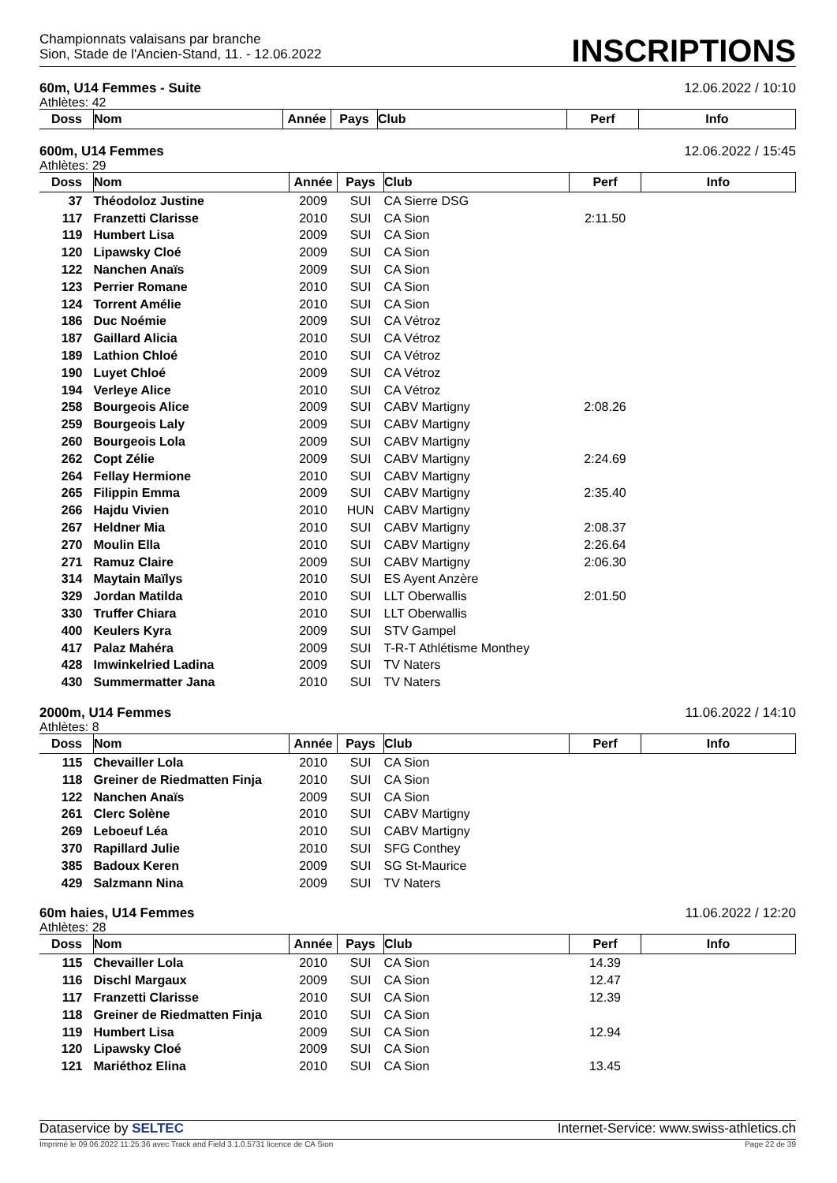Championnats valaisans par branche
Sion, Stade de l'Ancien-Stand, 11. - 12.06.2022
INSCRIPTIONS
60m, U14 Femmes - Suite 12.06.2022 / 10:10
Athlètes: 42
| Doss | Nom | Année | Pays | Club | Perf | Info |
| --- | --- | --- | --- | --- | --- | --- |
600m, U14 Femmes 12.06.2022 / 15:45
Athlètes: 29
| Doss | Nom | Année | Pays | Club | Perf | Info |
| --- | --- | --- | --- | --- | --- | --- |
| 37 | Théodoloz Justine | 2009 | SUI | CA Sierre DSG | | |
| 117 | Franzetti Clarisse | 2010 | SUI | CA Sion | 2:11.50 | |
| 119 | Humbert Lisa | 2009 | SUI | CA Sion | | |
| 120 | Lipawsky Cloé | 2009 | SUI | CA Sion | | |
| 122 | Nanchen Anaïs | 2009 | SUI | CA Sion | | |
| 123 | Perrier Romane | 2010 | SUI | CA Sion | | |
| 124 | Torrent Amélie | 2010 | SUI | CA Sion | | |
| 186 | Duc Noémie | 2009 | SUI | CA Vétroz | | |
| 187 | Gaillard Alicia | 2010 | SUI | CA Vétroz | | |
| 189 | Lathion Chloé | 2010 | SUI | CA Vétroz | | |
| 190 | Luyet Chloé | 2009 | SUI | CA Vétroz | | |
| 194 | Verleye Alice | 2010 | SUI | CA Vétroz | | |
| 258 | Bourgeois Alice | 2009 | SUI | CABV Martigny | 2:08.26 | |
| 259 | Bourgeois Laly | 2009 | SUI | CABV Martigny | | |
| 260 | Bourgeois Lola | 2009 | SUI | CABV Martigny | | |
| 262 | Copt Zélie | 2009 | SUI | CABV Martigny | 2:24.69 | |
| 264 | Fellay Hermione | 2010 | SUI | CABV Martigny | | |
| 265 | Filippin Emma | 2009 | SUI | CABV Martigny | 2:35.40 | |
| 266 | Hajdu Vivien | 2010 | HUN | CABV Martigny | | |
| 267 | Heldner Mia | 2010 | SUI | CABV Martigny | 2:08.37 | |
| 270 | Moulin Ella | 2010 | SUI | CABV Martigny | 2:26.64 | |
| 271 | Ramuz Claire | 2009 | SUI | CABV Martigny | 2:06.30 | |
| 314 | Maytain Maïlys | 2010 | SUI | ES Ayent Anzère | | |
| 329 | Jordan Matilda | 2010 | SUI | LLT Oberwallis | 2:01.50 | |
| 330 | Truffer Chiara | 2010 | SUI | LLT Oberwallis | | |
| 400 | Keulers Kyra | 2009 | SUI | STV Gampel | | |
| 417 | Palaz Mahéra | 2009 | SUI | T-R-T Athlétisme Monthey | | |
| 428 | Imwinkelried Ladina | 2009 | SUI | TV Naters | | |
| 430 | Summermatter Jana | 2010 | SUI | TV Naters | | |
2000m, U14 Femmes 11.06.2022 / 14:10
Athlètes: 8
| Doss | Nom | Année | Pays | Club | Perf | Info |
| --- | --- | --- | --- | --- | --- | --- |
| 115 | Chevailler Lola | 2010 | SUI | CA Sion | | |
| 118 | Greiner de Riedmatten Finja | 2010 | SUI | CA Sion | | |
| 122 | Nanchen Anaïs | 2009 | SUI | CA Sion | | |
| 261 | Clerc Solène | 2010 | SUI | CABV Martigny | | |
| 269 | Leboeuf Léa | 2010 | SUI | CABV Martigny | | |
| 370 | Rapillard Julie | 2010 | SUI | SFG Conthey | | |
| 385 | Badoux Keren | 2009 | SUI | SG St-Maurice | | |
| 429 | Salzmann Nina | 2009 | SUI | TV Naters | | |
60m haies, U14 Femmes 11.06.2022 / 12:20
Athlètes: 28
| Doss | Nom | Année | Pays | Club | Perf | Info |
| --- | --- | --- | --- | --- | --- | --- |
| 115 | Chevailler Lola | 2010 | SUI | CA Sion | 14.39 | |
| 116 | Dischl Margaux | 2009 | SUI | CA Sion | 12.47 | |
| 117 | Franzetti Clarisse | 2010 | SUI | CA Sion | 12.39 | |
| 118 | Greiner de Riedmatten Finja | 2010 | SUI | CA Sion | | |
| 119 | Humbert Lisa | 2009 | SUI | CA Sion | 12.94 | |
| 120 | Lipawsky Cloé | 2009 | SUI | CA Sion | | |
| 121 | Mariéthoz Elina | 2010 | SUI | CA Sion | 13.45 | |
Dataservice by SELTEC Internet-Service: www.swiss-athletics.ch
Imprimé le 09.06.2022 11:25:36 avec Track and Field 3.1.0.5731 licence de CA Sion Page 22 de 39